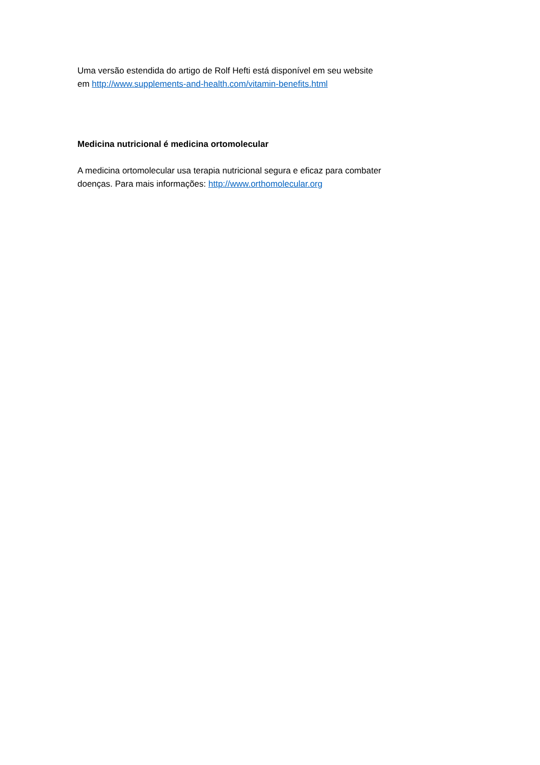Uma versão estendida do artigo de Rolf Hefti está disponível em seu website
em http://www.supplements-and-health.com/vitamin-benefits.html
Medicina nutricional é medicina ortomolecular
A medicina ortomolecular usa terapia nutricional segura e eficaz para combater
doenças. Para mais informações: http://www.orthomolecular.org